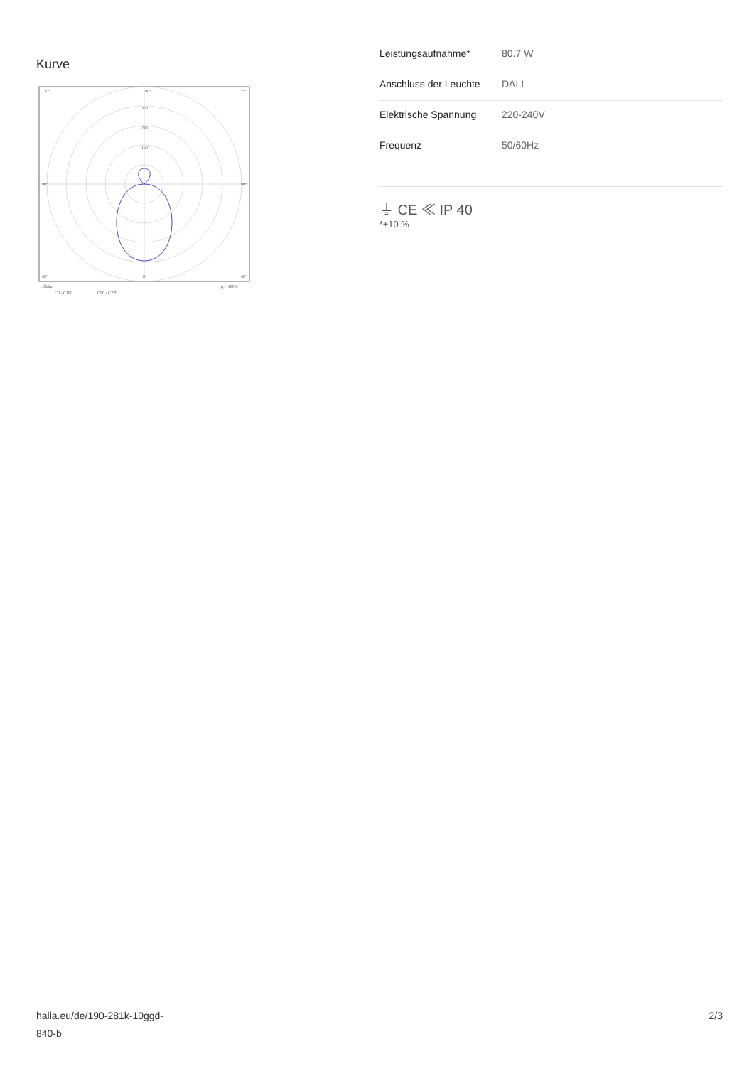Kurve
135°
180°
135°
320
240
160
90°
90°
45°
0°
45°
cd/klm
η = 100%
C0 - C180
C90 - C270
| Leistungsaufnahme* | 80.7 W |
| Anschluss der Leuchte | DALI |
| Elektrische Spannung | 220-240V |
| Frequenz | 50/60Hz |
⏚ CE ≪ IP 40
*±10 %
halla.eu/de/190-281k-10ggd-
840-b
2/3